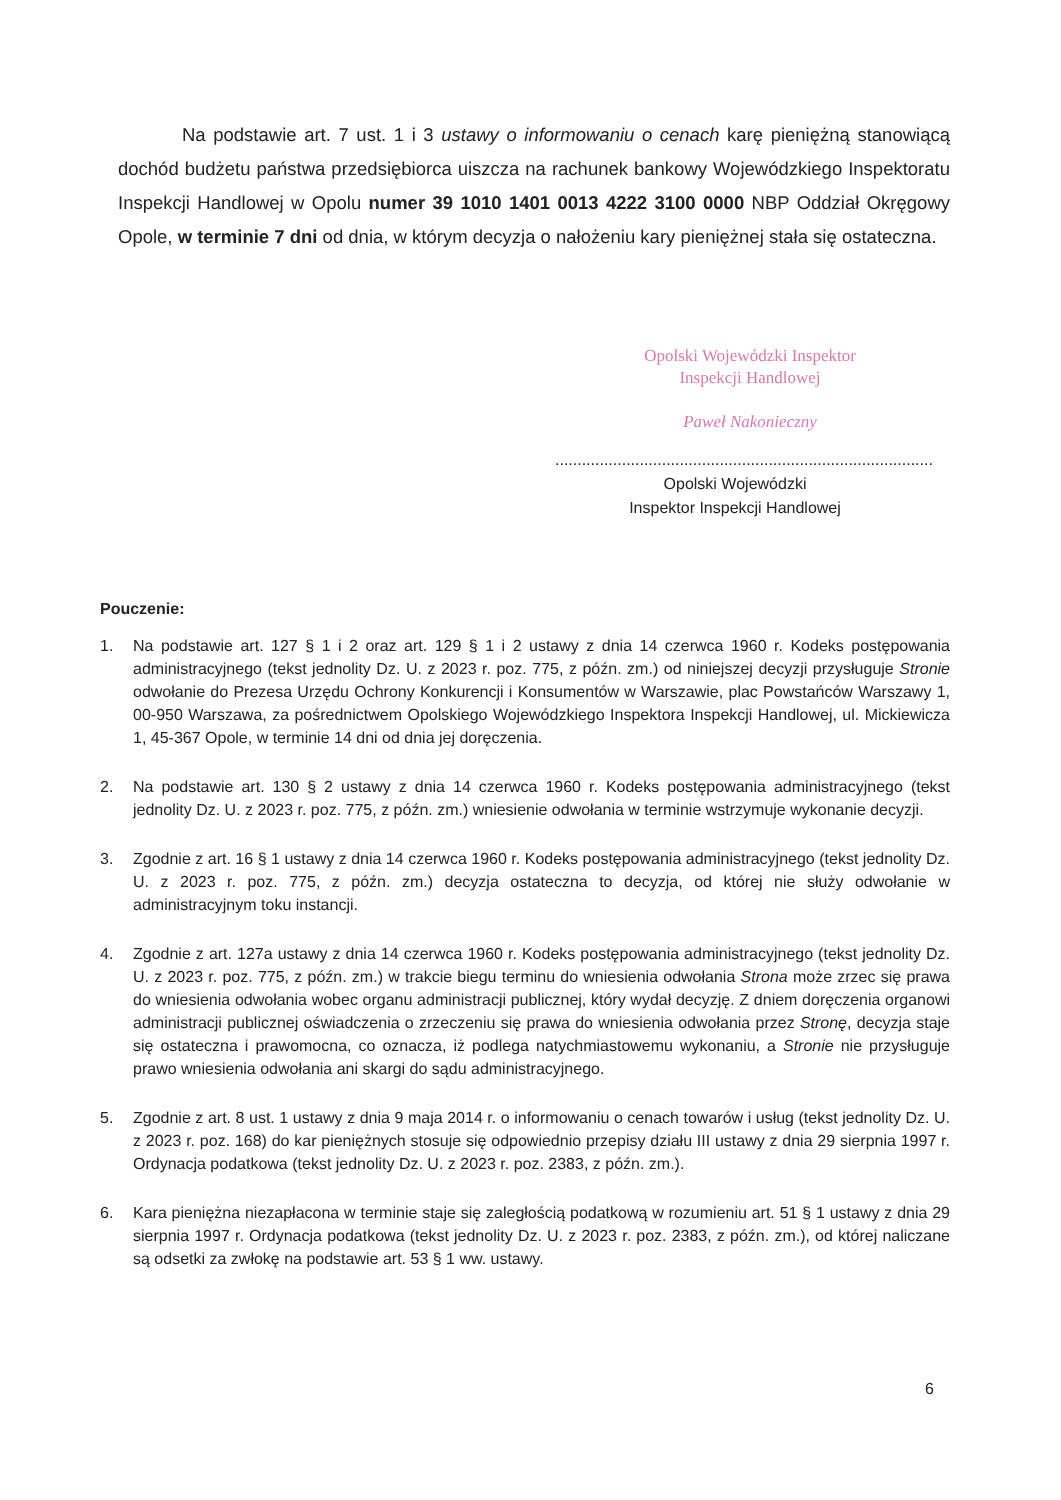Na podstawie art. 7 ust. 1 i 3 ustawy o informowaniu o cenach karę pieniężną stanowiącą dochód budżetu państwa przedsiębiorca uiszcza na rachunek bankowy Wojewódzkiego Inspektoratu Inspekcji Handlowej w Opolu numer 39 1010 1401 0013 4222 3100 0000 NBP Oddział Okręgowy Opole, w terminie 7 dni od dnia, w którym decyzja o nałożeniu kary pieniężnej stała się ostateczna.
Opolski Wojewódzki Inspektor
Inspekcji Handlowej
Paweł Nakonieczny
.....................................................................................
Opolski Wojewódzki
Inspektor Inspekcji Handlowej
Pouczenie:
1. Na podstawie art. 127 § 1 i 2 oraz art. 129 § 1 i 2 ustawy z dnia 14 czerwca 1960 r. Kodeks postępowania administracyjnego (tekst jednolity Dz. U. z 2023 r. poz. 775, z późn. zm.) od niniejszej decyzji przysługuje Stronie odwołanie do Prezesa Urzędu Ochrony Konkurencji i Konsumentów w Warszawie, plac Powstańców Warszawy 1, 00-950 Warszawa, za pośrednictwem Opolskiego Wojewódzkiego Inspektora Inspekcji Handlowej, ul. Mickiewicza 1, 45-367 Opole, w terminie 14 dni od dnia jej doręczenia.
2. Na podstawie art. 130 § 2 ustawy z dnia 14 czerwca 1960 r. Kodeks postępowania administracyjnego (tekst jednolity Dz. U. z 2023 r. poz. 775, z późn. zm.) wniesienie odwołania w terminie wstrzymuje wykonanie decyzji.
3. Zgodnie z art. 16 § 1 ustawy z dnia 14 czerwca 1960 r. Kodeks postępowania administracyjnego (tekst jednolity Dz. U. z 2023 r. poz. 775, z późn. zm.) decyzja ostateczna to decyzja, od której nie służy odwołanie w administracyjnym toku instancji.
4. Zgodnie z art. 127a ustawy z dnia 14 czerwca 1960 r. Kodeks postępowania administracyjnego (tekst jednolity Dz. U. z 2023 r. poz. 775, z późn. zm.) w trakcie biegu terminu do wniesienia odwołania Strona może zrzec się prawa do wniesienia odwołania wobec organu administracji publicznej, który wydał decyzję. Z dniem doręczenia organowi administracji publicznej oświadczenia o zrzeczeniu się prawa do wniesienia odwołania przez Stronę, decyzja staje się ostateczna i prawomocna, co oznacza, iż podlega natychmiastowemu wykonaniu, a Stronie nie przysługuje prawo wniesienia odwołania ani skargi do sądu administracyjnego.
5. Zgodnie z art. 8 ust. 1 ustawy z dnia 9 maja 2014 r. o informowaniu o cenach towarów i usług (tekst jednolity Dz. U. z 2023 r. poz. 168) do kar pieniężnych stosuje się odpowiednio przepisy działu III ustawy z dnia 29 sierpnia 1997 r. Ordynacja podatkowa (tekst jednolity Dz. U. z 2023 r. poz. 2383, z późn. zm.).
6. Kara pieniężna niezapłacona w terminie staje się zaległością podatkową w rozumieniu art. 51 § 1 ustawy z dnia 29 sierpnia 1997 r. Ordynacja podatkowa (tekst jednolity Dz. U. z 2023 r. poz. 2383, z późn. zm.), od której naliczane są odsetki za zwłokę na podstawie art. 53 § 1 ww. ustawy.
6